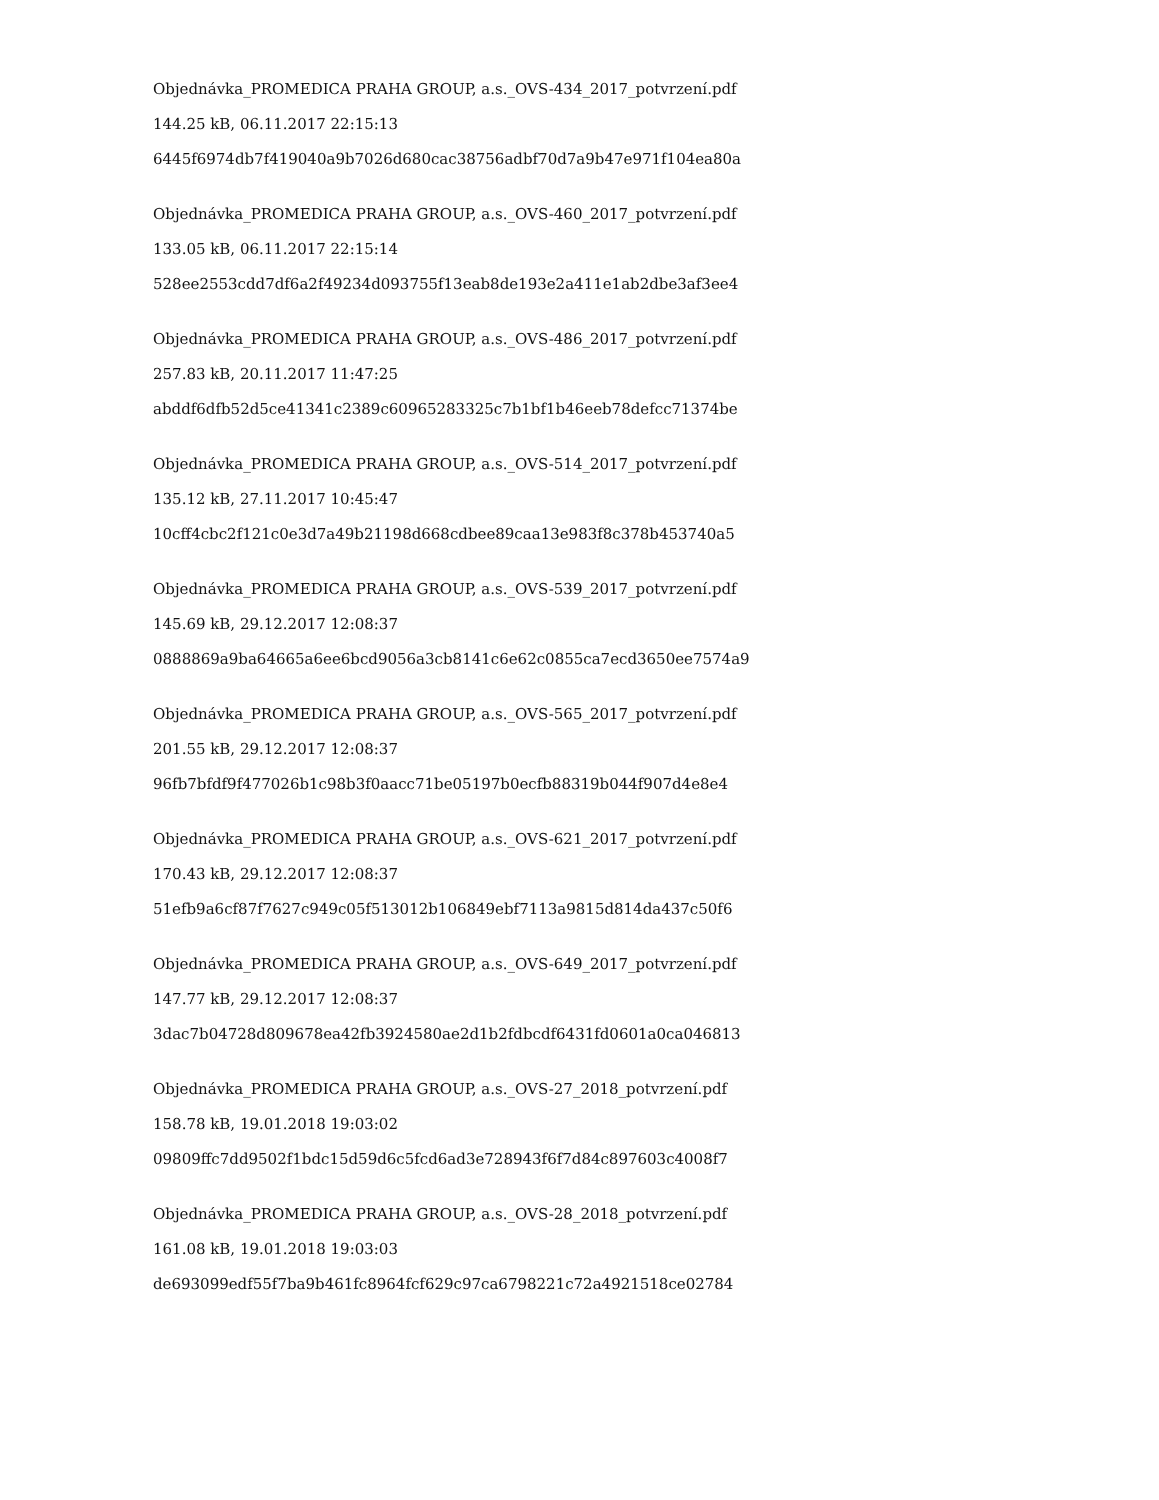Objednávka_PROMEDICA PRAHA GROUP, a.s._OVS-434_2017_potvrzení.pdf
144.25 kB, 06.11.2017 22:15:13
6445f6974db7f419040a9b7026d680cac38756adbf70d7a9b47e971f104ea80a
Objednávka_PROMEDICA PRAHA GROUP, a.s._OVS-460_2017_potvrzení.pdf
133.05 kB, 06.11.2017 22:15:14
528ee2553cdd7df6a2f49234d093755f13eab8de193e2a411e1ab2dbe3af3ee4
Objednávka_PROMEDICA PRAHA GROUP, a.s._OVS-486_2017_potvrzení.pdf
257.83 kB, 20.11.2017 11:47:25
abddf6dfb52d5ce41341c2389c60965283325c7b1bf1b46eeb78defcc71374be
Objednávka_PROMEDICA PRAHA GROUP, a.s._OVS-514_2017_potvrzení.pdf
135.12 kB, 27.11.2017 10:45:47
10cff4cbc2f121c0e3d7a49b21198d668cdbee89caa13e983f8c378b453740a5
Objednávka_PROMEDICA PRAHA GROUP, a.s._OVS-539_2017_potvrzení.pdf
145.69 kB, 29.12.2017 12:08:37
0888869a9ba64665a6ee6bcd9056a3cb8141c6e62c0855ca7ecd3650ee7574a9
Objednávka_PROMEDICA PRAHA GROUP, a.s._OVS-565_2017_potvrzení.pdf
201.55 kB, 29.12.2017 12:08:37
96fb7bfdf9f477026b1c98b3f0aacc71be05197b0ecfb88319b044f907d4e8e4
Objednávka_PROMEDICA PRAHA GROUP, a.s._OVS-621_2017_potvrzení.pdf
170.43 kB, 29.12.2017 12:08:37
51efb9a6cf87f7627c949c05f513012b106849ebf7113a9815d814da437c50f6
Objednávka_PROMEDICA PRAHA GROUP, a.s._OVS-649_2017_potvrzení.pdf
147.77 kB, 29.12.2017 12:08:37
3dac7b04728d809678ea42fb3924580ae2d1b2fdbcdf6431fd0601a0ca046813
Objednávka_PROMEDICA PRAHA GROUP, a.s._OVS-27_2018_potvrzení.pdf
158.78 kB, 19.01.2018 19:03:02
09809ffc7dd9502f1bdc15d59d6c5fcd6ad3e728943f6f7d84c897603c4008f7
Objednávka_PROMEDICA PRAHA GROUP, a.s._OVS-28_2018_potvrzení.pdf
161.08 kB, 19.01.2018 19:03:03
de693099edf55f7ba9b461fc8964fcf629c97ca6798221c72a4921518ce02784